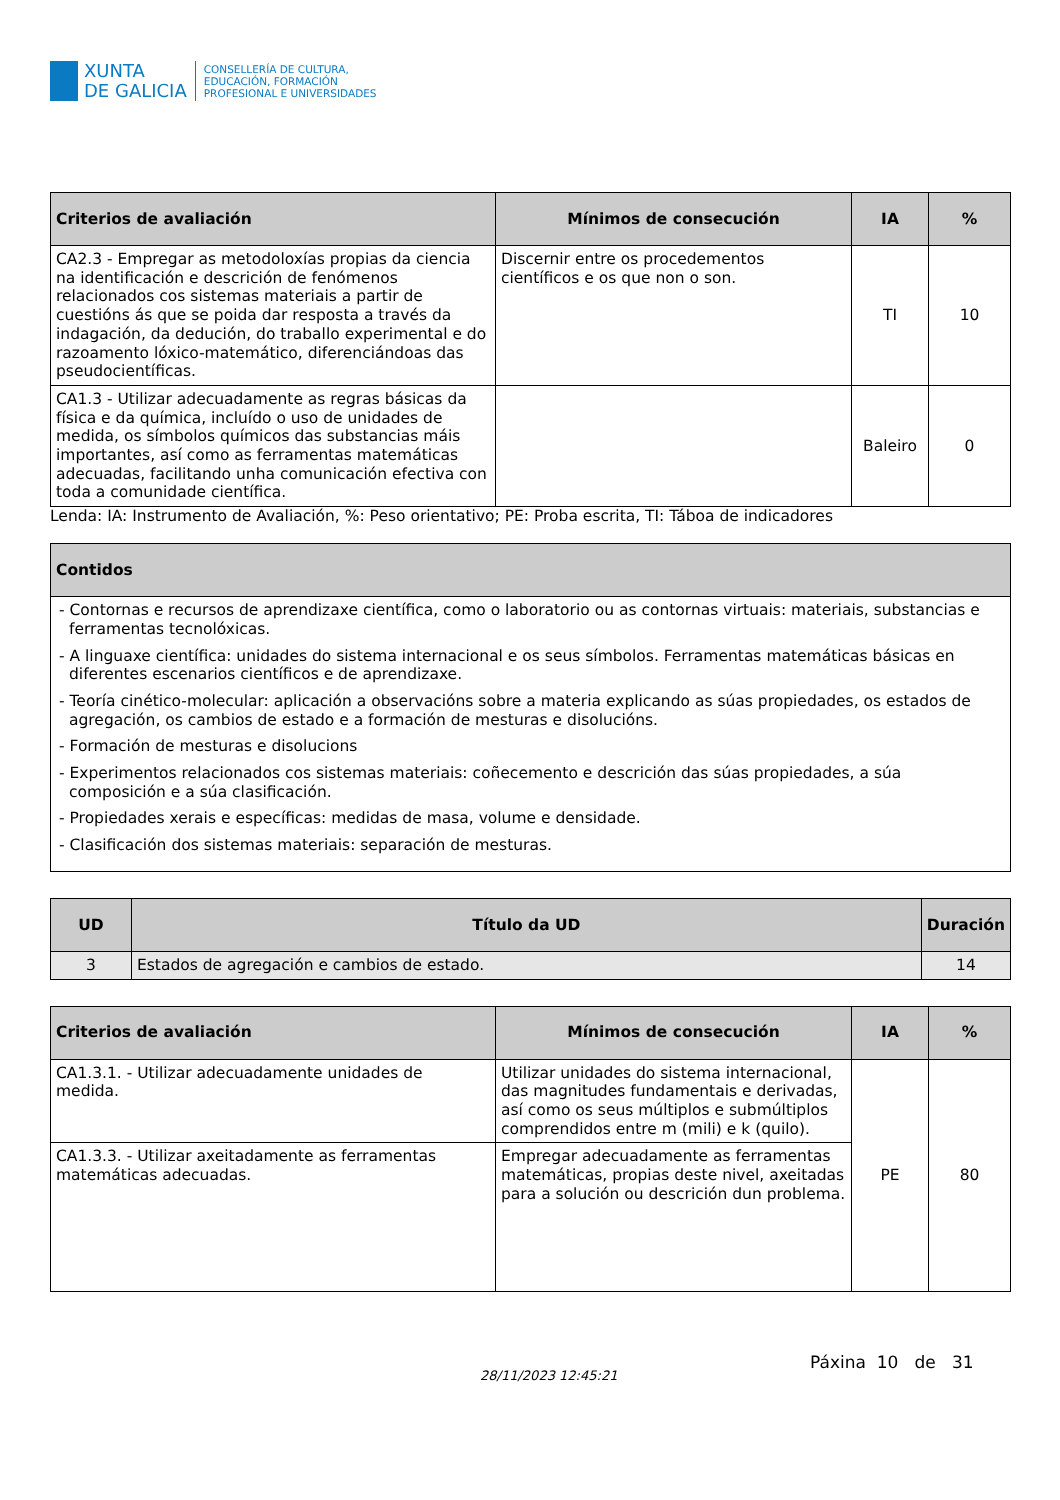XUNTA
DE GALICIA
CONSELLERÍA DE CULTURA,
EDUCACIÓN, FORMACIÓN
PROFESIONAL E UNIVERSIDADES
| Criterios de avaliación | Mínimos de consecución | IA | % |
| --- | --- | --- | --- |
| CA2.3 - Empregar as metodoloxías propias da ciencia na identificación e descrición de fenómenos relacionados cos sistemas materiais a partir de cuestións ás que se poida dar resposta a través da indagación, da dedución, do traballo experimental e do razoamento lóxico-matemático, diferenciándoas das pseudocientíficas. | Discernir entre os procedementos científicos e os que non o son. | TI | 10 |
| CA1.3 - Utilizar adecuadamente as regras básicas da física e da química, incluído o uso de unidades de medida, os símbolos químicos das substancias máis importantes, así como as ferramentas matemáticas adecuadas, facilitando unha comunicación efectiva con toda a comunidade científica. | | Baleiro | 0 |
Lenda: IA: Instrumento de Avaliación, %: Peso orientativo; PE: Proba escrita, TI: Táboa de indicadores
| Contidos |
| --- |
| - Contornas e recursos de aprendizaxe científica, como o laboratorio ou as contornas virtuais: materiais, substancias e ferramentas tecnolóxicas. - A linguaxe científica: unidades do sistema internacional e os seus símbolos. Ferramentas matemáticas básicas en diferentes escenarios científicos e de aprendizaxe. - Teoría cinético-molecular: aplicación a observacións sobre a materia explicando as súas propiedades, os estados de agregación, os cambios de estado e a formación de mesturas e disolucións. - Formación de mesturas e disolucions - Experimentos relacionados cos sistemas materiais: coñecemento e descrición das súas propiedades, a súa composición e a súa clasificación. - Propiedades xerais e específicas: medidas de masa, volume e densidade. - Clasificación dos sistemas materiais: separación de mesturas. |
| UD | Título da UD | Duración |
| --- | --- | --- |
| 3 | Estados de agregación e cambios de estado. | 14 |
| Criterios de avaliación | Mínimos de consecución | IA | % |
| --- | --- | --- | --- |
| CA1.3.1. - Utilizar adecuadamente unidades de medida. | Utilizar unidades do sistema internacional, das magnitudes fundamentais e derivadas, así como os seus múltiplos e submúltiplos comprendidos entre m (mili) e k (quilo). | PE | 80 |
| CA1.3.3. - Utilizar axeitadamente as ferramentas matemáticas adecuadas. | Empregar adecuadamente as ferramentas matemáticas, propias deste nivel, axeitadas para a solución ou descrición dun problema. | | |
28/11/2023 12:45:21
Páxina 10 de 31